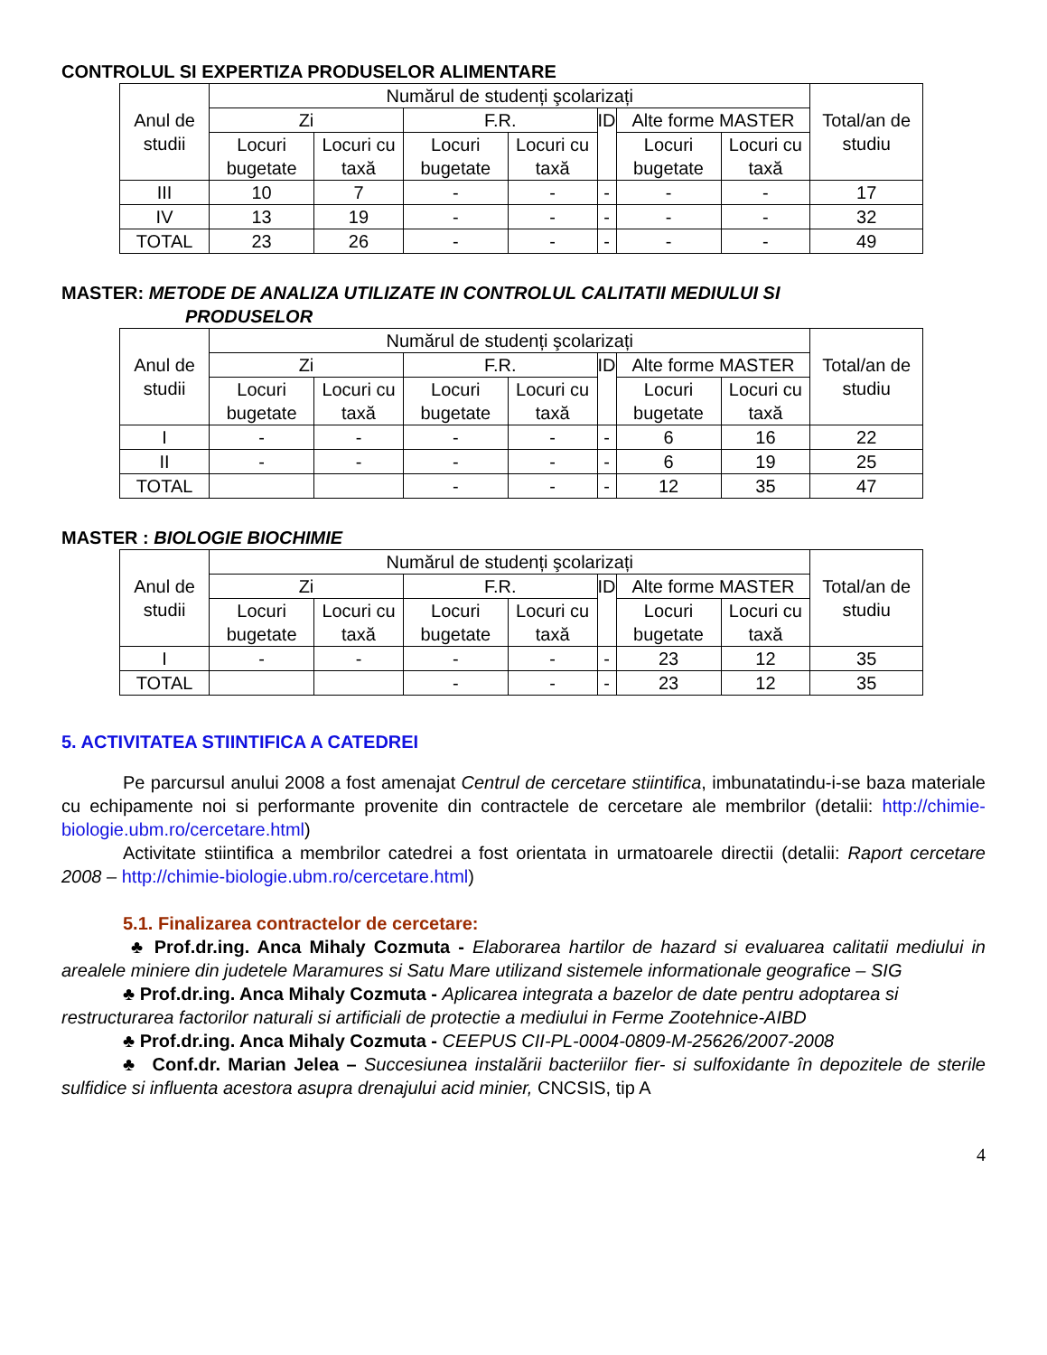CONTROLUL SI EXPERTIZA PRODUSELOR ALIMENTARE
| Anul de studii | Numărul de studenți şcolarizați | | | | | | | Total/an de studiu |
| --- | --- | --- | --- | --- | --- | --- | --- | --- |
| | Zi | | F.R. | | ID | Alte forme MASTER | | |
| | Locuri bugetate | Locuri cu taxă | Locuri bugetate | Locuri cu taxă | | Locuri bugetate | Locuri cu taxă | |
| III | 10 | 7 | - | - | - | - | - | 17 |
| IV | 13 | 19 | - | - | - | - | - | 32 |
| TOTAL | 23 | 26 | - | - | - | - | - | 49 |
MASTER: METODE DE ANALIZA UTILIZATE IN CONTROLUL CALITATII MEDIULUI SI
PRODUSELOR
| Anul de studii | Numărul de studenți şcolarizați | | | | | | | Total/an de studiu |
| --- | --- | --- | --- | --- | --- | --- | --- | --- |
| | Zi | | F.R. | | ID | Alte forme MASTER | | |
| | Locuri bugetate | Locuri cu taxă | Locuri bugetate | Locuri cu taxă | | Locuri bugetate | Locuri cu taxă | |
| I | - | - | - | - | - | 6 | 16 | 22 |
| II | - | - | - | - | - | 6 | 19 | 25 |
| TOTAL | | | - | - | - | 12 | 35 | 47 |
MASTER : BIOLOGIE BIOCHIMIE
| Anul de studii | Numărul de studenți şcolarizați | | | | | | | Total/an de studiu |
| --- | --- | --- | --- | --- | --- | --- | --- | --- |
| | Zi | | F.R. | | ID | Alte forme MASTER | | |
| | Locuri bugetate | Locuri cu taxă | Locuri bugetate | Locuri cu taxă | | Locuri bugetate | Locuri cu taxă | |
| I | - | - | - | - | - | 23 | 12 | 35 |
| TOTAL | | | - | - | - | 23 | 12 | 35 |
5. ACTIVITATEA STIINTIFICA A CATEDREI
Pe parcursul anului 2008 a fost amenajat Centrul de cercetare stiintifica, imbunatatindu-i-se baza materiale cu echipamente noi si performante provenite din contractele de cercetare ale membrilor (detalii: http://chimie-biologie.ubm.ro/cercetare.html)
Activitate stiintifica a membrilor catedrei a fost orientata in urmatoarele directii (detalii: Raport cercetare 2008 – http://chimie-biologie.ubm.ro/cercetare.html)
5.1. Finalizarea contractelor de cercetare:
♣ Prof.dr.ing. Anca Mihaly Cozmuta - Elaborarea hartilor de hazard si evaluarea calitatii mediului in arealele miniere din judetele Maramures si Satu Mare utilizand sistemele informationale geografice – SIG
♣ Prof.dr.ing. Anca Mihaly Cozmuta - Aplicarea integrata a bazelor de date pentru adoptarea si restructurarea factorilor naturali si artificiali de protectie a mediului in Ferme Zootehnice-AIBD
♣ Prof.dr.ing. Anca Mihaly Cozmuta - CEEPUS CII-PL-0004-0809-M-25626/2007-2008
♣ Conf.dr. Marian Jelea – Succesiunea instalării bacteriilor fier- si sulfoxidante în depozitele de sterile sulfidice si influenta acestora asupra drenajului acid minier, CNCSIS, tip A
4